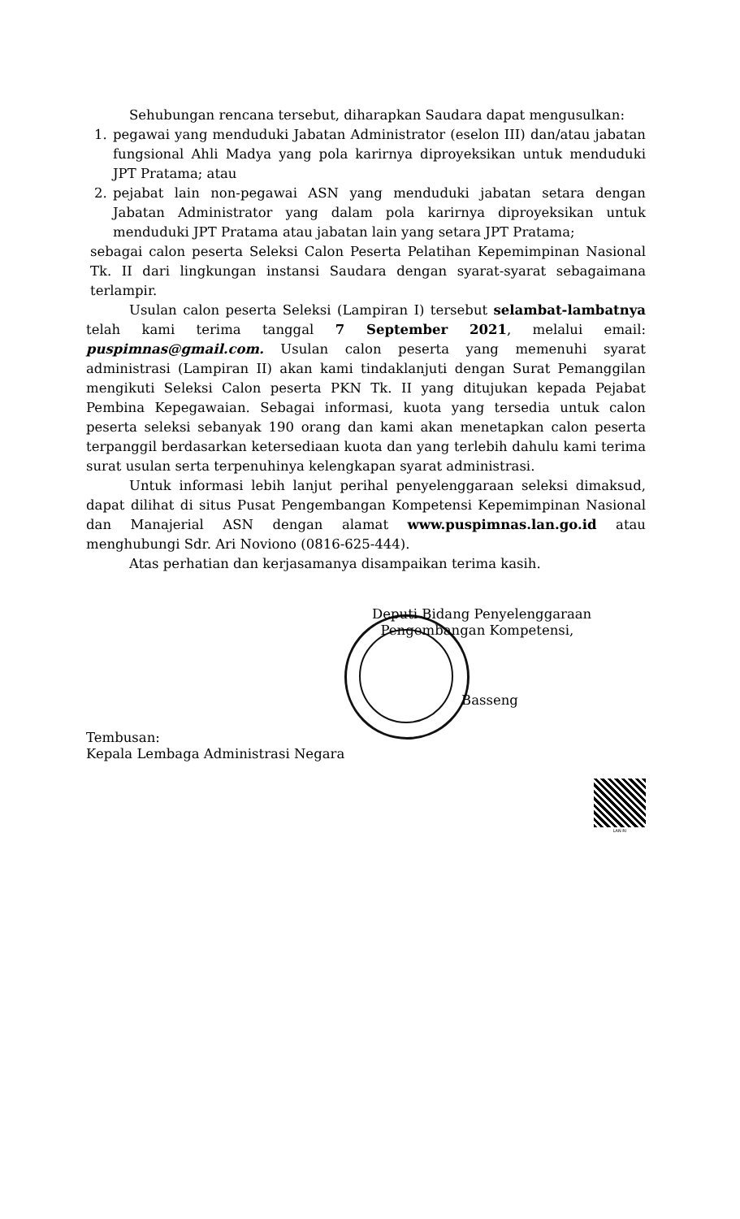Sehubungan rencana tersebut, diharapkan Saudara dapat mengusulkan:
1. pegawai yang menduduki Jabatan Administrator (eselon III) dan/atau jabatan fungsional Ahli Madya yang pola karirnya diproyeksikan untuk menduduki JPT Pratama; atau
2. pejabat lain non-pegawai ASN yang menduduki jabatan setara dengan Jabatan Administrator yang dalam pola karirnya diproyeksikan untuk menduduki JPT Pratama atau jabatan lain yang setara JPT Pratama;
sebagai calon peserta Seleksi Calon Peserta Pelatihan Kepemimpinan Nasional Tk. II dari lingkungan instansi Saudara dengan syarat-syarat sebagaimana terlampir.
Usulan calon peserta Seleksi (Lampiran I) tersebut selambat-lambatnya telah kami terima tanggal 7 September 2021, melalui email: puspimnas@gmail.com. Usulan calon peserta yang memenuhi syarat administrasi (Lampiran II) akan kami tindaklanjuti dengan Surat Pemanggilan mengikuti Seleksi Calon peserta PKN Tk. II yang ditujukan kepada Pejabat Pembina Kepegawaian. Sebagai informasi, kuota yang tersedia untuk calon peserta seleksi sebanyak 190 orang dan kami akan menetapkan calon peserta terpanggil berdasarkan ketersediaan kuota dan yang terlebih dahulu kami terima surat usulan serta terpenuhinya kelengkapan syarat administrasi.
Untuk informasi lebih lanjut perihal penyelenggaraan seleksi dimaksud, dapat dilihat di situs Pusat Pengembangan Kompetensi Kepemimpinan Nasional dan Manajerial ASN dengan alamat www.puspimnas.lan.go.id atau menghubungi Sdr. Ari Noviono (0816-625-444).
Atas perhatian dan kerjasamanya disampaikan terima kasih.
Deputi Bidang Penyelenggaraan
Pengembangan Kompetensi,
Basseng
Tembusan:
Kepala Lembaga Administrasi Negara
LAN RI